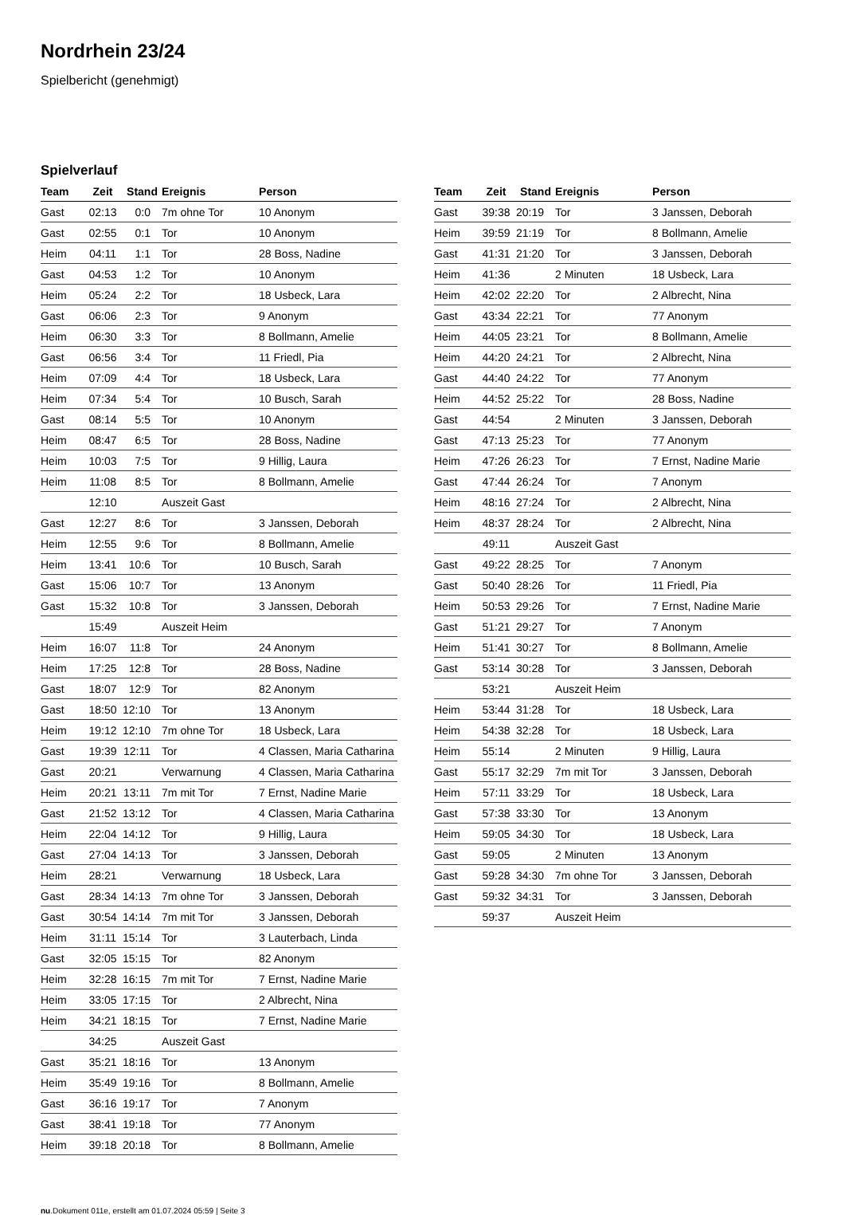Nordrhein 23/24
Spielbericht (genehmigt)
Spielverlauf
| Team | Zeit | Stand | Ereignis | Person |
| --- | --- | --- | --- | --- |
| Gast | 02:13 | 0:0 | 7m ohne Tor | 10 Anonym |
| Gast | 02:55 | 0:1 | Tor | 10 Anonym |
| Heim | 04:11 | 1:1 | Tor | 28 Boss, Nadine |
| Gast | 04:53 | 1:2 | Tor | 10 Anonym |
| Heim | 05:24 | 2:2 | Tor | 18 Usbeck, Lara |
| Gast | 06:06 | 2:3 | Tor | 9 Anonym |
| Heim | 06:30 | 3:3 | Tor | 8 Bollmann, Amelie |
| Gast | 06:56 | 3:4 | Tor | 11 Friedl, Pia |
| Heim | 07:09 | 4:4 | Tor | 18 Usbeck, Lara |
| Heim | 07:34 | 5:4 | Tor | 10 Busch, Sarah |
| Gast | 08:14 | 5:5 | Tor | 10 Anonym |
| Heim | 08:47 | 6:5 | Tor | 28 Boss, Nadine |
| Heim | 10:03 | 7:5 | Tor | 9 Hillig, Laura |
| Heim | 11:08 | 8:5 | Tor | 8 Bollmann, Amelie |
| | 12:10 | | Auszeit Gast | |
| Gast | 12:27 | 8:6 | Tor | 3 Janssen, Deborah |
| Heim | 12:55 | 9:6 | Tor | 8 Bollmann, Amelie |
| Heim | 13:41 | 10:6 | Tor | 10 Busch, Sarah |
| Gast | 15:06 | 10:7 | Tor | 13 Anonym |
| Gast | 15:32 | 10:8 | Tor | 3 Janssen, Deborah |
| | 15:49 | | Auszeit Heim | |
| Heim | 16:07 | 11:8 | Tor | 24 Anonym |
| Heim | 17:25 | 12:8 | Tor | 28 Boss, Nadine |
| Gast | 18:07 | 12:9 | Tor | 82 Anonym |
| Gast | 18:50 | 12:10 | Tor | 13 Anonym |
| Heim | 19:12 | 12:10 | 7m ohne Tor | 18 Usbeck, Lara |
| Gast | 19:39 | 12:11 | Tor | 4 Classen, Maria Catharina |
| Gast | 20:21 | | Verwarnung | 4 Classen, Maria Catharina |
| Heim | 20:21 | 13:11 | 7m mit Tor | 7 Ernst, Nadine Marie |
| Gast | 21:52 | 13:12 | Tor | 4 Classen, Maria Catharina |
| Heim | 22:04 | 14:12 | Tor | 9 Hillig, Laura |
| Gast | 27:04 | 14:13 | Tor | 3 Janssen, Deborah |
| Heim | 28:21 | | Verwarnung | 18 Usbeck, Lara |
| Gast | 28:34 | 14:13 | 7m ohne Tor | 3 Janssen, Deborah |
| Gast | 30:54 | 14:14 | 7m mit Tor | 3 Janssen, Deborah |
| Heim | 31:11 | 15:14 | Tor | 3 Lauterbach, Linda |
| Gast | 32:05 | 15:15 | Tor | 82 Anonym |
| Heim | 32:28 | 16:15 | 7m mit Tor | 7 Ernst, Nadine Marie |
| Heim | 33:05 | 17:15 | Tor | 2 Albrecht, Nina |
| Heim | 34:21 | 18:15 | Tor | 7 Ernst, Nadine Marie |
| | 34:25 | | Auszeit Gast | |
| Gast | 35:21 | 18:16 | Tor | 13 Anonym |
| Heim | 35:49 | 19:16 | Tor | 8 Bollmann, Amelie |
| Gast | 36:16 | 19:17 | Tor | 7 Anonym |
| Gast | 38:41 | 19:18 | Tor | 77 Anonym |
| Heim | 39:18 | 20:18 | Tor | 8 Bollmann, Amelie |
| Team | Zeit | Stand | Ereignis | Person |
| --- | --- | --- | --- | --- |
| Gast | 39:38 | 20:19 | Tor | 3 Janssen, Deborah |
| Heim | 39:59 | 21:19 | Tor | 8 Bollmann, Amelie |
| Gast | 41:31 | 21:20 | Tor | 3 Janssen, Deborah |
| Heim | 41:36 | | 2 Minuten | 18 Usbeck, Lara |
| Heim | 42:02 | 22:20 | Tor | 2 Albrecht, Nina |
| Gast | 43:34 | 22:21 | Tor | 77 Anonym |
| Heim | 44:05 | 23:21 | Tor | 8 Bollmann, Amelie |
| Heim | 44:20 | 24:21 | Tor | 2 Albrecht, Nina |
| Gast | 44:40 | 24:22 | Tor | 77 Anonym |
| Heim | 44:52 | 25:22 | Tor | 28 Boss, Nadine |
| Gast | 44:54 | | 2 Minuten | 3 Janssen, Deborah |
| Gast | 47:13 | 25:23 | Tor | 77 Anonym |
| Heim | 47:26 | 26:23 | Tor | 7 Ernst, Nadine Marie |
| Gast | 47:44 | 26:24 | Tor | 7 Anonym |
| Heim | 48:16 | 27:24 | Tor | 2 Albrecht, Nina |
| Heim | 48:37 | 28:24 | Tor | 2 Albrecht, Nina |
| | 49:11 | | Auszeit Gast | |
| Gast | 49:22 | 28:25 | Tor | 7 Anonym |
| Gast | 50:40 | 28:26 | Tor | 11 Friedl, Pia |
| Heim | 50:53 | 29:26 | Tor | 7 Ernst, Nadine Marie |
| Gast | 51:21 | 29:27 | Tor | 7 Anonym |
| Heim | 51:41 | 30:27 | Tor | 8 Bollmann, Amelie |
| Gast | 53:14 | 30:28 | Tor | 3 Janssen, Deborah |
| | 53:21 | | Auszeit Heim | |
| Heim | 53:44 | 31:28 | Tor | 18 Usbeck, Lara |
| Heim | 54:38 | 32:28 | Tor | 18 Usbeck, Lara |
| Heim | 55:14 | | 2 Minuten | 9 Hillig, Laura |
| Gast | 55:17 | 32:29 | 7m mit Tor | 3 Janssen, Deborah |
| Heim | 57:11 | 33:29 | Tor | 18 Usbeck, Lara |
| Gast | 57:38 | 33:30 | Tor | 13 Anonym |
| Heim | 59:05 | 34:30 | Tor | 18 Usbeck, Lara |
| Gast | 59:05 | | 2 Minuten | 13 Anonym |
| Gast | 59:28 | 34:30 | 7m ohne Tor | 3 Janssen, Deborah |
| Gast | 59:32 | 34:31 | Tor | 3 Janssen, Deborah |
| | 59:37 | | Auszeit Heim | |
nu.Dokument 011e, erstellt am 01.07.2024 05:59 | Seite 3